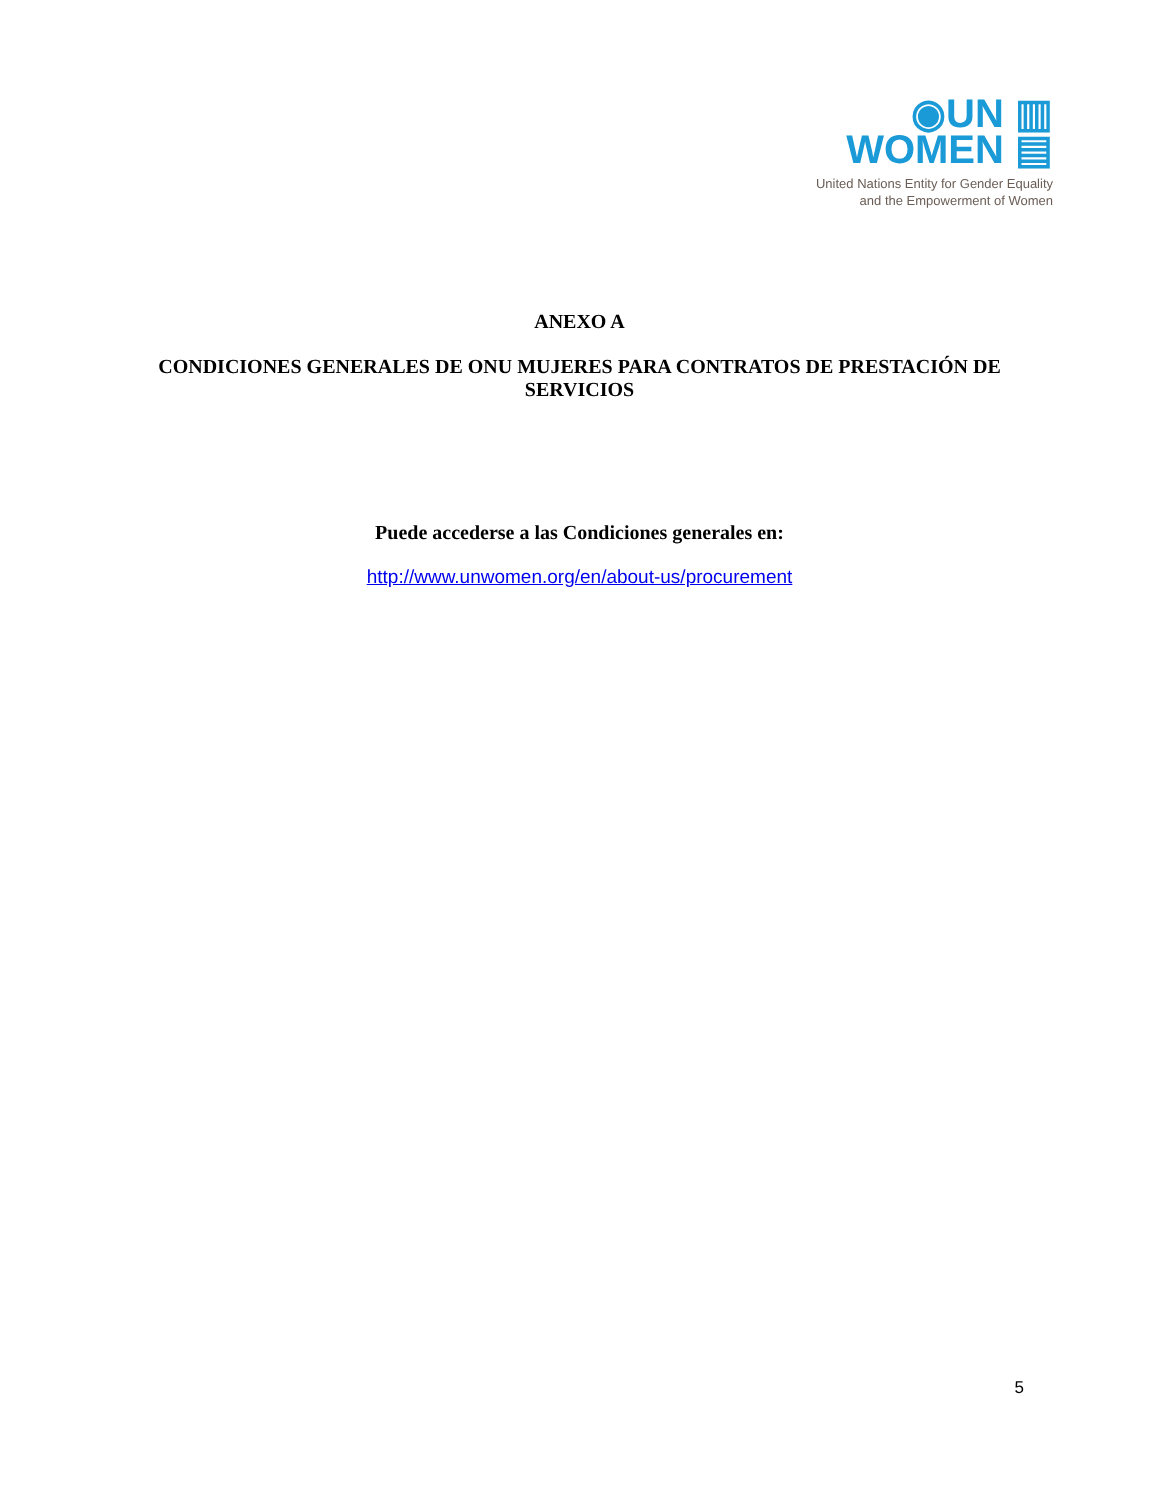◉UN ▥
WOMEN ▤
United Nations Entity for Gender Equality
and the Empowerment of Women
ANEXO A
CONDICIONES GENERALES DE ONU MUJERES PARA CONTRATOS DE PRESTACIÓN DE SERVICIOS
Puede accederse a las Condiciones generales en:
http://www.unwomen.org/en/about-us/procurement
5